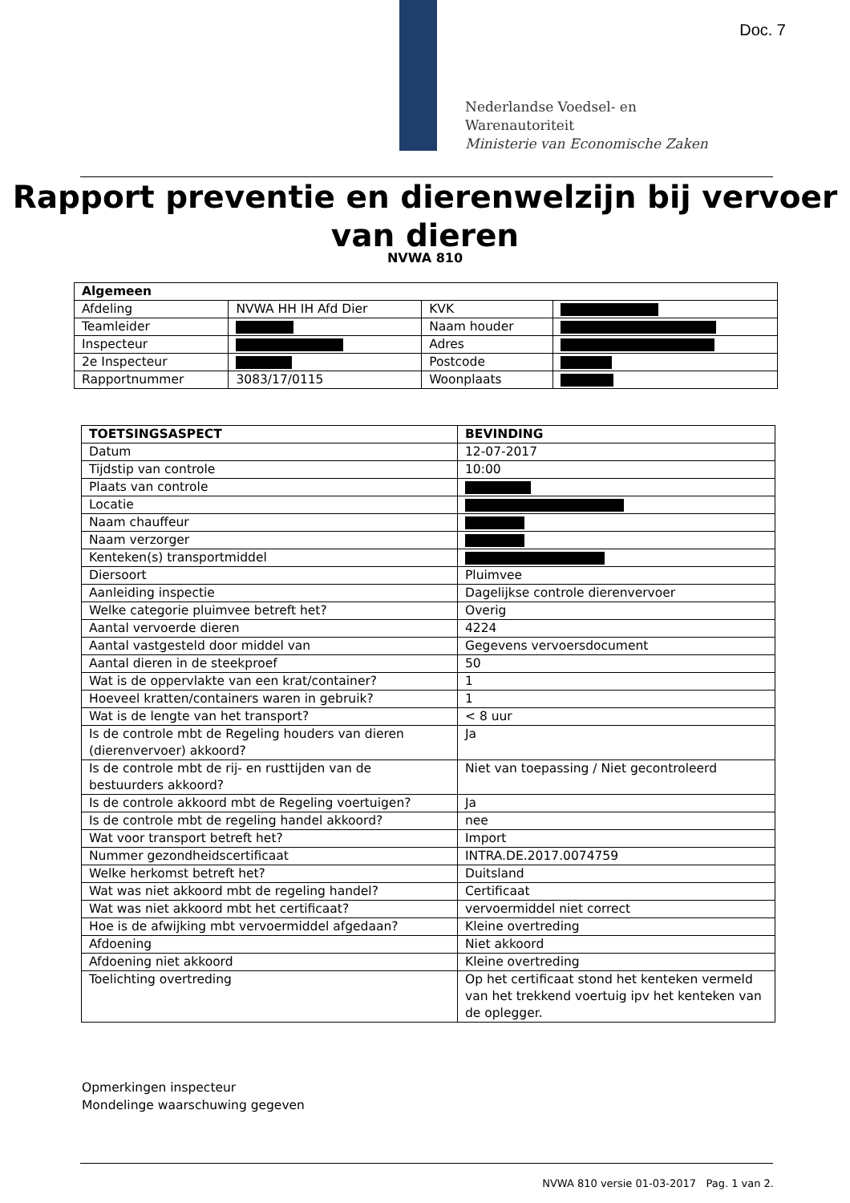Doc. 7
Nederlandse Voedsel- en
Warenautoriteit
Ministerie van Economische Zaken
Rapport preventie en dierenwelzijn bij vervoer van dieren
NVWA 810
| Algemeen | | | |
| --- | --- | --- | --- |
| Afdeling | NVWA HH IH Afd Dier | KVK | |
| Teamleider | | Naam houder | |
| Inspecteur | | Adres | |
| 2e Inspecteur | | Postcode | |
| Rapportnummer | 3083/17/0115 | Woonplaats | |
| TOETSINGSASPECT | BEVINDING |
| --- | --- |
| Datum | 12-07-2017 |
| Tijdstip van controle | 10:00 |
| Plaats van controle | |
| Locatie | |
| Naam chauffeur | |
| Naam verzorger | |
| Kenteken(s) transportmiddel | |
| Diersoort | Pluimvee |
| Aanleiding inspectie | Dagelijkse controle dierenvervoer |
| Welke categorie pluimvee betreft het? | Overig |
| Aantal vervoerde dieren | 4224 |
| Aantal vastgesteld door middel van | Gegevens vervoersdocument |
| Aantal dieren in de steekproef | 50 |
| Wat is de oppervlakte van een krat/container? | 1 |
| Hoeveel kratten/containers waren in gebruik? | 1 |
| Wat is de lengte van het transport? | < 8 uur |
| Is de controle mbt de Regeling houders van dieren (dierenvervoer) akkoord? | Ja |
| Is de controle mbt de rij- en rusttijden van de bestuurders akkoord? | Niet van toepassing / Niet gecontroleerd |
| Is de controle akkoord mbt de Regeling voertuigen? | Ja |
| Is de controle mbt de regeling handel akkoord? | nee |
| Wat voor transport betreft het? | Import |
| Nummer gezondheidscertificaat | INTRA.DE.2017.0074759 |
| Welke herkomst betreft het? | Duitsland |
| Wat was niet akkoord mbt de regeling handel? | Certificaat |
| Wat was niet akkoord mbt het certificaat? | vervoermiddel niet correct |
| Hoe is de afwijking mbt vervoermiddel afgedaan? | Kleine overtreding |
| Afdoening | Niet akkoord |
| Afdoening niet akkoord | Kleine overtreding |
| Toelichting overtreding | Op het certificaat stond het kenteken vermeld van het trekkend voertuig ipv het kenteken van de oplegger. |
Opmerkingen inspecteur
Mondelinge waarschuwing gegeven
NVWA 810 versie 01-03-2017 Pag. 1 van 2.